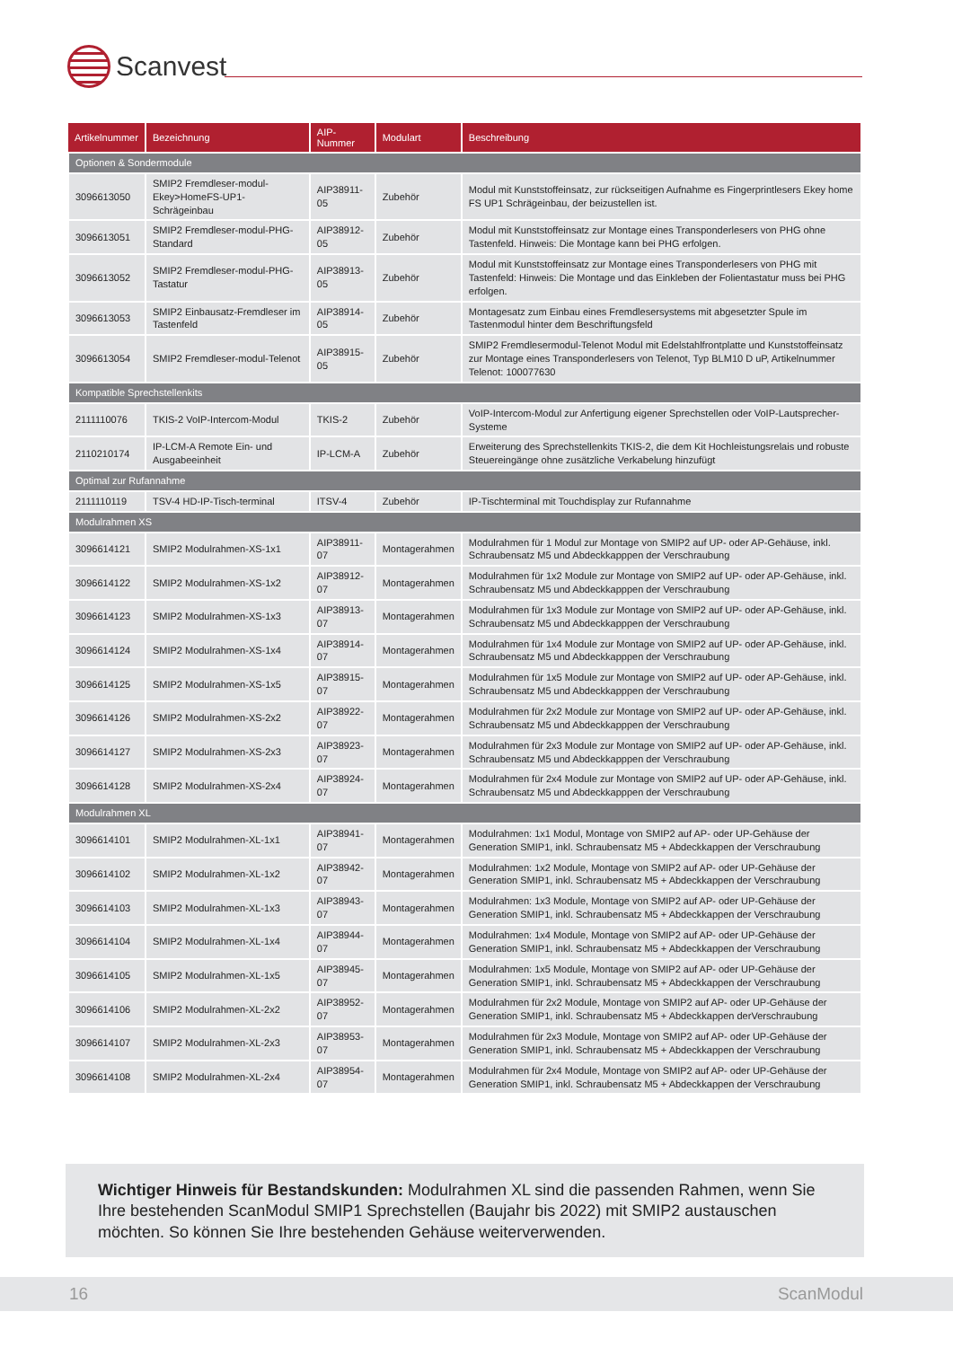Scanvest
| Artikelnummer | Bezeichnung | AIP-Nummer | Modulart | Beschreibung |
| --- | --- | --- | --- | --- |
| Optionen & Sondermodule | | | | |
| 3096613050 | SMIP2 Fremdleser-modul-Ekey>HomeFS-UP1-Schrägeinbau | AIP38911-05 | Zubehör | Modul mit Kunststoffeinsatz, zur rückseitigen Aufnahme es Fingerprintlesers Ekey home FS UP1 Schrägeinbau, der beizustellen ist. |
| 3096613051 | SMIP2 Fremdleser-modul-PHG-Standard | AIP38912-05 | Zubehör | Modul mit Kunststoffeinsatz zur Montage eines Transponderlesers von PHG ohne Tastenfeld. Hinweis: Die Montage kann bei PHG erfolgen. |
| 3096613052 | SMIP2 Fremdleser-modul-PHG-Tastatur | AIP38913-05 | Zubehör | Modul mit Kunststoffeinsatz zur Montage eines Transponderlesers von PHG mit Tastenfeld: Hinweis: Die Montage und das Einkleben der Folientastatur muss bei PHG erfolgen. |
| 3096613053 | SMIP2 Einbausatz-Fremdleser im Tastenfeld | AIP38914-05 | Zubehör | Montagesatz zum Einbau eines Fremdlesersystems mit abgesetzter Spule im Tastenmodul hinter dem Beschriftungsfeld |
| 3096613054 | SMIP2 Fremdleser-modul-Telenot | AIP38915-05 | Zubehör | SMIP2 Fremdlesermodul-Telenot Modul mit Edelstahlfrontplatte und Kunststoffeinsatz zur Montage eines Transponderlesers von Telenot, Typ BLM10 D uP, Artikelnummer Telenot: 100077630 |
| Kompatible Sprechstellenkits | | | | |
| 2111110076 | TKIS-2 VoIP-Intercom-Modul | TKIS-2 | Zubehör | VoIP-Intercom-Modul zur Anfertigung eigener Sprechstellen oder VoIP-Lautsprecher-Systeme |
| 2110210174 | IP-LCM-A Remote Ein- und Ausgabeeinheit | IP-LCM-A | Zubehör | Erweiterung des Sprechstellenkits TKIS-2, die dem Kit Hochleistungsrelais und robuste Steuereingänge ohne zusätzliche Verkabelung hinzufügt |
| Optimal zur Rufannahme | | | | |
| 2111110119 | TSV-4 HD-IP-Tisch-terminal | ITSV-4 | Zubehör | IP-Tischterminal mit Touchdisplay zur Rufannahme |
| Modulrahmen XS | | | | |
| 3096614121 | SMIP2 Modulrahmen-XS-1x1 | AIP38911-07 | Montagerahmen | Modulrahmen für 1 Modul zur Montage von SMIP2 auf UP- oder AP-Gehäuse, inkl. Schraubensatz M5 und Abdeckkapppen der Verschraubung |
| 3096614122 | SMIP2 Modulrahmen-XS-1x2 | AIP38912-07 | Montagerahmen | Modulrahmen für 1x2 Module zur Montage von SMIP2 auf UP- oder AP-Gehäuse, inkl. Schraubensatz M5 und Abdeckkapppen der Verschraubung |
| 3096614123 | SMIP2 Modulrahmen-XS-1x3 | AIP38913-07 | Montagerahmen | Modulrahmen für 1x3 Module zur Montage von SMIP2 auf UP- oder AP-Gehäuse, inkl. Schraubensatz M5 und Abdeckkapppen der Verschraubung |
| 3096614124 | SMIP2 Modulrahmen-XS-1x4 | AIP38914-07 | Montagerahmen | Modulrahmen für 1x4 Module zur Montage von SMIP2 auf UP- oder AP-Gehäuse, inkl. Schraubensatz M5 und Abdeckkapppen der Verschraubung |
| 3096614125 | SMIP2 Modulrahmen-XS-1x5 | AIP38915-07 | Montagerahmen | Modulrahmen für 1x5 Module zur Montage von SMIP2 auf UP- oder AP-Gehäuse, inkl. Schraubensatz M5 und Abdeckkapppen der Verschraubung |
| 3096614126 | SMIP2 Modulrahmen-XS-2x2 | AIP38922-07 | Montagerahmen | Modulrahmen für 2x2 Module zur Montage von SMIP2 auf UP- oder AP-Gehäuse, inkl. Schraubensatz M5 und Abdeckkapppen der Verschraubung |
| 3096614127 | SMIP2 Modulrahmen-XS-2x3 | AIP38923-07 | Montagerahmen | Modulrahmen für 2x3 Module zur Montage von SMIP2 auf UP- oder AP-Gehäuse, inkl. Schraubensatz M5 und Abdeckkapppen der Verschraubung |
| 3096614128 | SMIP2 Modulrahmen-XS-2x4 | AIP38924-07 | Montagerahmen | Modulrahmen für 2x4 Module zur Montage von SMIP2 auf UP- oder AP-Gehäuse, inkl. Schraubensatz M5 und Abdeckkapppen der Verschraubung |
| Modulrahmen XL | | | | |
| 3096614101 | SMIP2 Modulrahmen-XL-1x1 | AIP38941-07 | Montagerahmen | Modulrahmen: 1x1 Modul, Montage von SMIP2 auf AP- oder UP-Gehäuse der Generation SMIP1, inkl. Schraubensatz M5 + Abdeckkappen der Verschraubung |
| 3096614102 | SMIP2 Modulrahmen-XL-1x2 | AIP38942-07 | Montagerahmen | Modulrahmen: 1x2 Module, Montage von SMIP2 auf AP- oder UP-Gehäuse der Generation SMIP1, inkl. Schraubensatz M5 + Abdeckkappen der Verschraubung |
| 3096614103 | SMIP2 Modulrahmen-XL-1x3 | AIP38943-07 | Montagerahmen | Modulrahmen: 1x3 Module, Montage von SMIP2 auf AP- oder UP-Gehäuse der Generation SMIP1, inkl. Schraubensatz M5 + Abdeckkappen der Verschraubung |
| 3096614104 | SMIP2 Modulrahmen-XL-1x4 | AIP38944-07 | Montagerahmen | Modulrahmen: 1x4 Module, Montage von SMIP2 auf AP- oder UP-Gehäuse der Generation SMIP1, inkl. Schraubensatz M5 + Abdeckkappen der Verschraubung |
| 3096614105 | SMIP2 Modulrahmen-XL-1x5 | AIP38945-07 | Montagerahmen | Modulrahmen: 1x5 Module, Montage von SMIP2 auf AP- oder UP-Gehäuse der Generation SMIP1, inkl. Schraubensatz M5 + Abdeckkappen der Verschraubung |
| 3096614106 | SMIP2 Modulrahmen-XL-2x2 | AIP38952-07 | Montagerahmen | Modulrahmen für 2x2 Module, Montage von SMIP2 auf AP- oder UP-Gehäuse der Generation SMIP1, inkl. Schraubensatz M5 + Abdeckkappen derVerschraubung |
| 3096614107 | SMIP2 Modulrahmen-XL-2x3 | AIP38953-07 | Montagerahmen | Modulrahmen für 2x3 Module, Montage von SMIP2 auf AP- oder UP-Gehäuse der Generation SMIP1, inkl. Schraubensatz M5 + Abdeckkappen der Verschraubung |
| 3096614108 | SMIP2 Modulrahmen-XL-2x4 | AIP38954-07 | Montagerahmen | Modulrahmen für 2x4 Module, Montage von SMIP2 auf AP- oder UP-Gehäuse der Generation SMIP1, inkl. Schraubensatz M5 + Abdeckkappen der Verschraubung |
Wichtiger Hinweis für Bestandskunden: Modulrahmen XL sind die passenden Rahmen, wenn Sie Ihre bestehenden ScanModul SMIP1 Sprechstellen (Baujahr bis 2022) mit SMIP2 austauschen möchten. So können Sie Ihre bestehenden Gehäuse weiterverwenden.
16 ScanModul